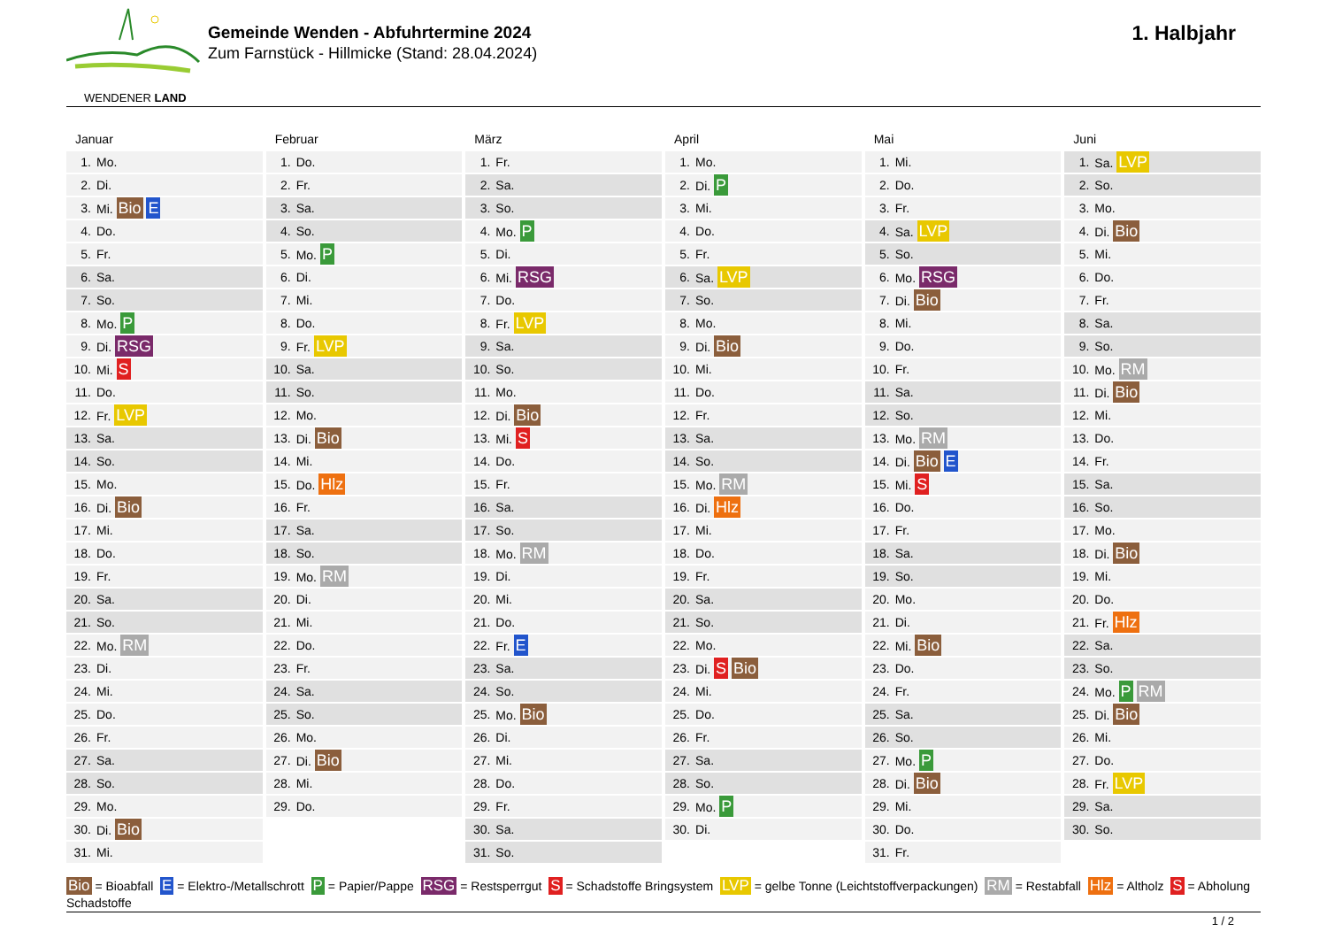WENDENER LAND
Gemeinde Wenden - Abfuhrtermine 2024
Zum Farnstück - Hillmicke (Stand: 28.04.2024)
1. Halbjahr
Januar
| 1. | Mo. |
| 2. | Di. |
| 3. | Mi. Bio E |
| 4. | Do. |
| 5. | Fr. |
| 6. | Sa. |
| 7. | So. |
| 8. | Mo. P |
| 9. | Di. RSG |
| 10. | Mi. S |
| 11. | Do. |
| 12. | Fr. LVP |
| 13. | Sa. |
| 14. | So. |
| 15. | Mo. |
| 16. | Di. Bio |
| 17. | Mi. |
| 18. | Do. |
| 19. | Fr. |
| 20. | Sa. |
| 21. | So. |
| 22. | Mo. RM |
| 23. | Di. |
| 24. | Mi. |
| 25. | Do. |
| 26. | Fr. |
| 27. | Sa. |
| 28. | So. |
| 29. | Mo. |
| 30. | Di. Bio |
| 31. | Mi. |
Februar
| 1. | Do. |
| 2. | Fr. |
| 3. | Sa. |
| 4. | So. |
| 5. | Mo. P |
| 6. | Di. |
| 7. | Mi. |
| 8. | Do. |
| 9. | Fr. LVP |
| 10. | Sa. |
| 11. | So. |
| 12. | Mo. |
| 13. | Di. Bio |
| 14. | Mi. |
| 15. | Do. Hlz |
| 16. | Fr. |
| 17. | Sa. |
| 18. | So. |
| 19. | Mo. RM |
| 20. | Di. |
| 21. | Mi. |
| 22. | Do. |
| 23. | Fr. |
| 24. | Sa. |
| 25. | So. |
| 26. | Mo. |
| 27. | Di. Bio |
| 28. | Mi. |
| 29. | Do. |
März
| 1. | Fr. |
| 2. | Sa. |
| 3. | So. |
| 4. | Mo. P |
| 5. | Di. |
| 6. | Mi. RSG |
| 7. | Do. |
| 8. | Fr. LVP |
| 9. | Sa. |
| 10. | So. |
| 11. | Mo. |
| 12. | Di. Bio |
| 13. | Mi. S |
| 14. | Do. |
| 15. | Fr. |
| 16. | Sa. |
| 17. | So. |
| 18. | Mo. RM |
| 19. | Di. |
| 20. | Mi. |
| 21. | Do. |
| 22. | Fr. E |
| 23. | Sa. |
| 24. | So. |
| 25. | Mo. Bio |
| 26. | Di. |
| 27. | Mi. |
| 28. | Do. |
| 29. | Fr. |
| 30. | Sa. |
| 31. | So. |
April
| 1. | Mo. |
| 2. | Di. P |
| 3. | Mi. |
| 4. | Do. |
| 5. | Fr. |
| 6. | Sa. LVP |
| 7. | So. |
| 8. | Mo. |
| 9. | Di. Bio |
| 10. | Mi. |
| 11. | Do. |
| 12. | Fr. |
| 13. | Sa. |
| 14. | So. |
| 15. | Mo. RM |
| 16. | Di. Hlz |
| 17. | Mi. |
| 18. | Do. |
| 19. | Fr. |
| 20. | Sa. |
| 21. | So. |
| 22. | Mo. |
| 23. | Di. S Bio |
| 24. | Mi. |
| 25. | Do. |
| 26. | Fr. |
| 27. | Sa. |
| 28. | So. |
| 29. | Mo. P |
| 30. | Di. |
Mai
| 1. | Mi. |
| 2. | Do. |
| 3. | Fr. |
| 4. | Sa. LVP |
| 5. | So. |
| 6. | Mo. RSG |
| 7. | Di. Bio |
| 8. | Mi. |
| 9. | Do. |
| 10. | Fr. |
| 11. | Sa. |
| 12. | So. |
| 13. | Mo. RM |
| 14. | Di. Bio E |
| 15. | Mi. S |
| 16. | Do. |
| 17. | Fr. |
| 18. | Sa. |
| 19. | So. |
| 20. | Mo. |
| 21. | Di. |
| 22. | Mi. Bio |
| 23. | Do. |
| 24. | Fr. |
| 25. | Sa. |
| 26. | So. |
| 27. | Mo. P |
| 28. | Di. Bio |
| 29. | Mi. |
| 30. | Do. |
| 31. | Fr. |
Juni
| 1. | Sa. LVP |
| 2. | So. |
| 3. | Mo. |
| 4. | Di. Bio |
| 5. | Mi. |
| 6. | Do. |
| 7. | Fr. |
| 8. | Sa. |
| 9. | So. |
| 10. | Mo. RM |
| 11. | Di. Bio |
| 12. | Mi. |
| 13. | Do. |
| 14. | Fr. |
| 15. | Sa. |
| 16. | So. |
| 17. | Mo. |
| 18. | Di. Bio |
| 19. | Mi. |
| 20. | Do. |
| 21. | Fr. Hlz |
| 22. | Sa. |
| 23. | So. |
| 24. | Mo. P RM |
| 25. | Di. Bio |
| 26. | Mi. |
| 27. | Do. |
| 28. | Fr. LVP |
| 29. | Sa. |
| 30. | So. |
Bio = Bioabfall E = Elektro-/Metallschrott P = Papier/Pappe RSG = Restsperrgut S = Schadstoffe Bringsystem LVP = gelbe Tonne (Leichtstoffverpackungen) RM = Restabfall Hlz = Altholz S = Abholung Schadstoffe
1 / 2